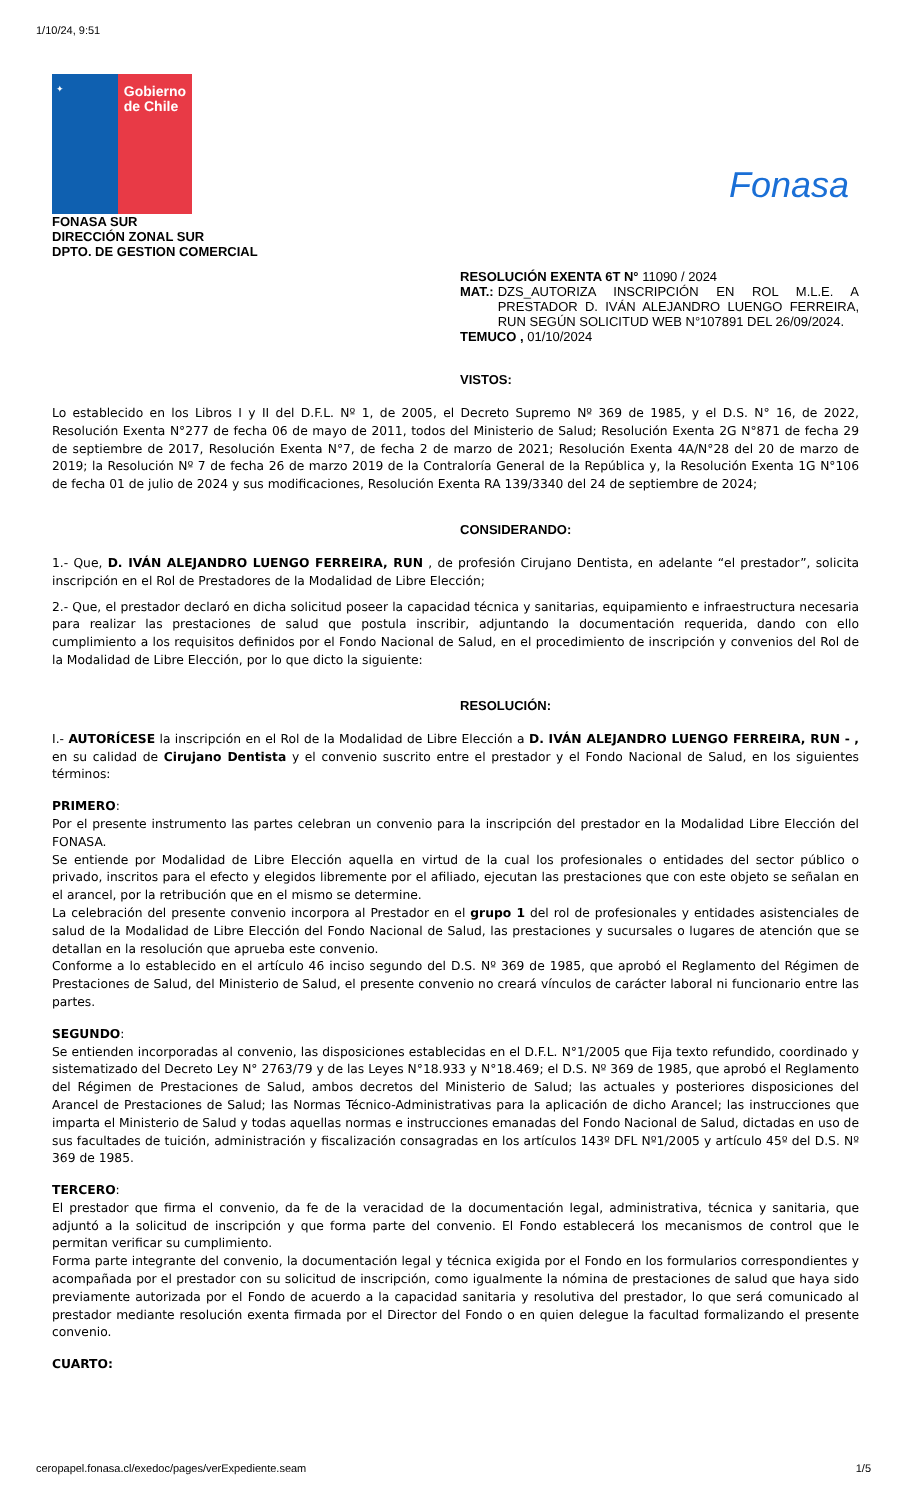1/10/24, 9:51
✦
Gobierno de Chile
FONASA SUR
DIRECCIÓN ZONAL SUR
DPTO. DE GESTION COMERCIAL
Fonasa
RESOLUCIÓN EXENTA 6T N° 11090 / 2024
MAT.: DZS_AUTORIZA INSCRIPCIÓN EN ROL M.L.E. A PRESTADOR D. IVÁN ALEJANDRO LUENGO FERREIRA, RUN SEGÚN SOLICITUD WEB N°107891 DEL 26/09/2024.
TEMUCO , 01/10/2024
VISTOS:
Lo establecido en los Libros I y II del D.F.L. Nº 1, de 2005, el Decreto Supremo Nº 369 de 1985, y el D.S. N° 16, de 2022, Resolución Exenta N°277 de fecha 06 de mayo de 2011, todos del Ministerio de Salud; Resolución Exenta 2G N°871 de fecha 29 de septiembre de 2017, Resolución Exenta N°7, de fecha 2 de marzo de 2021; Resolución Exenta 4A/N°28 del 20 de marzo de 2019; la Resolución Nº 7 de fecha 26 de marzo 2019 de la Contraloría General de la República y, la Resolución Exenta 1G N°106 de fecha 01 de julio de 2024 y sus modificaciones, Resolución Exenta RA 139/3340 del 24 de septiembre de 2024;
CONSIDERANDO:
1.- Que, D. IVÁN ALEJANDRO LUENGO FERREIRA, RUN , de profesión Cirujano Dentista, en adelante “el prestador”, solicita inscripción en el Rol de Prestadores de la Modalidad de Libre Elección;
2.- Que, el prestador declaró en dicha solicitud poseer la capacidad técnica y sanitarias, equipamiento e infraestructura necesaria para realizar las prestaciones de salud que postula inscribir, adjuntando la documentación requerida, dando con ello cumplimiento a los requisitos definidos por el Fondo Nacional de Salud, en el procedimiento de inscripción y convenios del Rol de la Modalidad de Libre Elección, por lo que dicto la siguiente:
RESOLUCIÓN:
I.- AUTORÍCESE la inscripción en el Rol de la Modalidad de Libre Elección a D. IVÁN ALEJANDRO LUENGO FERREIRA, RUN - , en su calidad de Cirujano Dentista y el convenio suscrito entre el prestador y el Fondo Nacional de Salud, en los siguientes términos:
PRIMERO:
Por el presente instrumento las partes celebran un convenio para la inscripción del prestador en la Modalidad Libre Elección del FONASA.
Se entiende por Modalidad de Libre Elección aquella en virtud de la cual los profesionales o entidades del sector público o privado, inscritos para el efecto y elegidos libremente por el afiliado, ejecutan las prestaciones que con este objeto se señalan en el arancel, por la retribución que en el mismo se determine.
La celebración del presente convenio incorpora al Prestador en el grupo 1 del rol de profesionales y entidades asistenciales de salud de la Modalidad de Libre Elección del Fondo Nacional de Salud, las prestaciones y sucursales o lugares de atención que se detallan en la resolución que aprueba este convenio.
Conforme a lo establecido en el artículo 46 inciso segundo del D.S. Nº 369 de 1985, que aprobó el Reglamento del Régimen de Prestaciones de Salud, del Ministerio de Salud, el presente convenio no creará vínculos de carácter laboral ni funcionario entre las partes.
SEGUNDO:
Se entienden incorporadas al convenio, las disposiciones establecidas en el D.F.L. N°1/2005 que Fija texto refundido, coordinado y sistematizado del Decreto Ley N° 2763/79 y de las Leyes N°18.933 y N°18.469; el D.S. Nº 369 de 1985, que aprobó el Reglamento del Régimen de Prestaciones de Salud, ambos decretos del Ministerio de Salud; las actuales y posteriores disposiciones del Arancel de Prestaciones de Salud; las Normas Técnico-Administrativas para la aplicación de dicho Arancel; las instrucciones que imparta el Ministerio de Salud y todas aquellas normas e instrucciones emanadas del Fondo Nacional de Salud, dictadas en uso de sus facultades de tuición, administración y fiscalización consagradas en los artículos 143º DFL Nº1/2005 y artículo 45º del D.S. Nº 369 de 1985.
TERCERO:
El prestador que firma el convenio, da fe de la veracidad de la documentación legal, administrativa, técnica y sanitaria, que adjuntó a la solicitud de inscripción y que forma parte del convenio. El Fondo establecerá los mecanismos de control que le permitan verificar su cumplimiento.
Forma parte integrante del convenio, la documentación legal y técnica exigida por el Fondo en los formularios correspondientes y acompañada por el prestador con su solicitud de inscripción, como igualmente la nómina de prestaciones de salud que haya sido previamente autorizada por el Fondo de acuerdo a la capacidad sanitaria y resolutiva del prestador, lo que será comunicado al prestador mediante resolución exenta firmada por el Director del Fondo o en quien delegue la facultad formalizando el presente convenio.
CUARTO:
ceropapel.fonasa.cl/exedoc/pages/verExpediente.seam 1/5